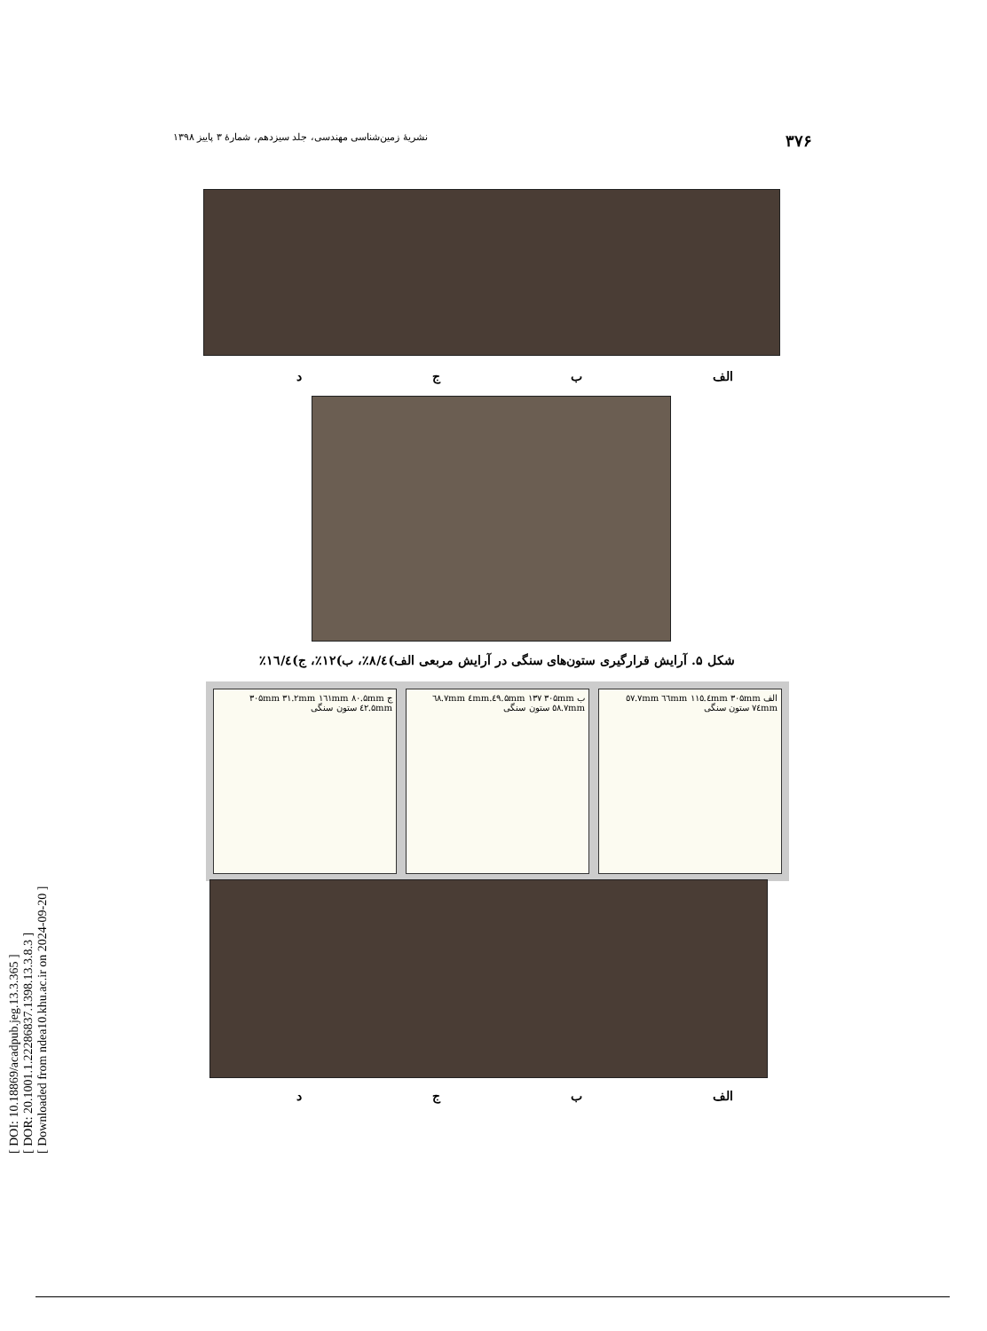[ DOI: 10.18869/acadpub.jeg.13.3.365 ]
[ DOR: 20.1001.1.22286837.1398.13.3.8.3 ]
[ Downloaded from ndea10.khu.ac.ir on 2024-09-20 ]
۳۷۶ نشریهٔ زمین‌شناسی مهندسی، جلد سیزدهم، شمارهٔ ۳ پاییز ۱۳۹۸
الف ب ج د
شکل ۵. آرایش قرارگیری ستون‌های سنگی در آرایش مربعی الف)۸/٤٪، ب)۱۲٪، ج)۱٦/٤٪
ج ۳۰۵mm ۳۱.۲mm ۱٦۱mm ۸۰.۵mm ٤۲.۵mm ستون سنگی
ب ۳۰۵mm ٤۹.۵mm ۱۳۷.٤mm ٦۸.۷mm ٥۸.۷mm ستون سنگی
الف ۳۰۵mm ٦٦mm ۱۱٥.٤mm ٥۷.۷mm ۷٤mm ستون سنگی
الف ب ج د